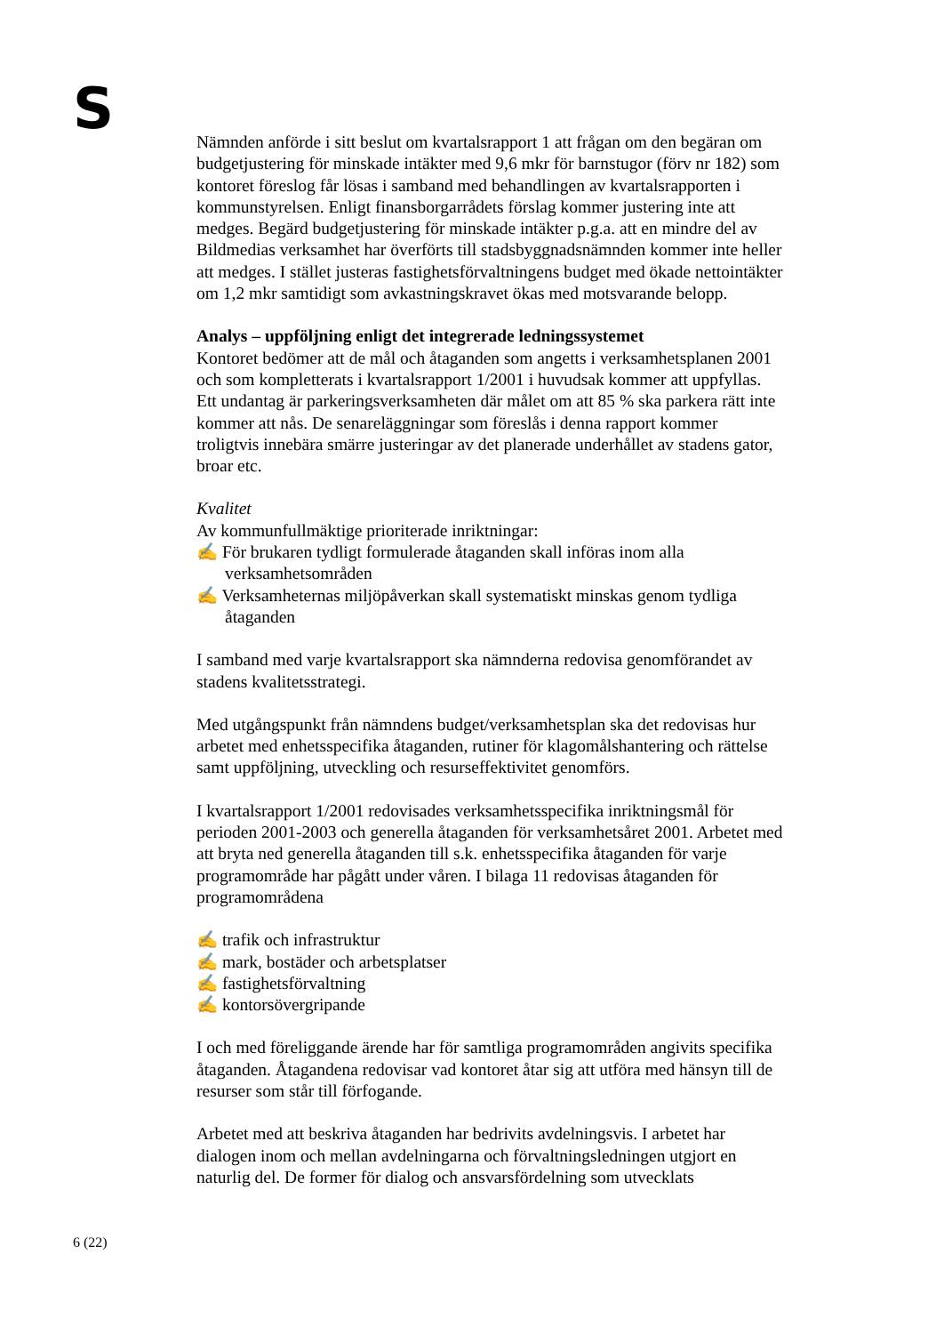S
Nämnden anförde i sitt beslut om kvartalsrapport 1 att frågan om den begäran om budgetjustering för minskade intäkter med 9,6 mkr för barnstugor (förv nr 182) som kontoret föreslog får lösas i samband med behandlingen av kvartalsrapporten i kommunstyrelsen. Enligt finansborgarrådets förslag kommer justering inte att medges. Begärd budgetjustering för minskade intäkter p.g.a. att en mindre del av Bildmedias verksamhet har överförts till stadsbyggnadsnämnden kommer inte heller att medges. I stället justeras fastighetsförvaltningens budget med ökade nettointäkter om 1,2 mkr samtidigt som avkastningskravet ökas med motsvarande belopp.
Analys – uppföljning enligt det integrerade ledningssystemet
Kontoret bedömer att de mål och åtaganden som angetts i verksamhetsplanen 2001 och som kompletterats i kvartalsrapport 1/2001 i huvudsak kommer att uppfyllas. Ett undantag är parkeringsverksamheten där målet om att 85 % ska parkera rätt inte kommer att nås. De senareläggningar som föreslås i denna rapport kommer troligtvis innebära smärre justeringar av det planerade underhållet av stadens gator, broar etc.
Kvalitet
Av kommunfullmäktige prioriterade inriktningar:
✍ För brukaren tydligt formulerade åtaganden skall införas inom alla verksamhetsområden
✍ Verksamheternas miljöpåverkan skall systematiskt minskas genom tydliga åtaganden
I samband med varje kvartalsrapport ska nämnderna redovisa genomförandet av stadens kvalitetsstrategi.
Med utgångspunkt från nämndens budget/verksamhetsplan ska det redovisas hur arbetet med enhetsspecifika åtaganden, rutiner för klagomålshantering och rättelse samt uppföljning, utveckling och resurseffektivitet genomförs.
I kvartalsrapport 1/2001 redovisades verksamhetsspecifika inriktningsmål för perioden 2001-2003 och generella åtaganden för verksamhetsåret 2001. Arbetet med att bryta ned generella åtaganden till s.k. enhetsspecifika åtaganden för varje programområde har pågått under våren. I bilaga 11 redovisas åtaganden för programområdena
✍ trafik och infrastruktur
✍ mark, bostäder och arbetsplatser
✍ fastighetsförvaltning
✍ kontorsövergripande
I och med föreliggande ärende har för samtliga programområden angivits specifika åtaganden. Åtagandena redovisar vad kontoret åtar sig att utföra med hänsyn till de resurser som står till förfogande.
Arbetet med att beskriva åtaganden har bedrivits avdelningsvis. I arbetet har dialogen inom och mellan avdelningarna och förvaltningsledningen utgjort en naturlig del. De former för dialog och ansvarsfördelning som utvecklats
6 (22)